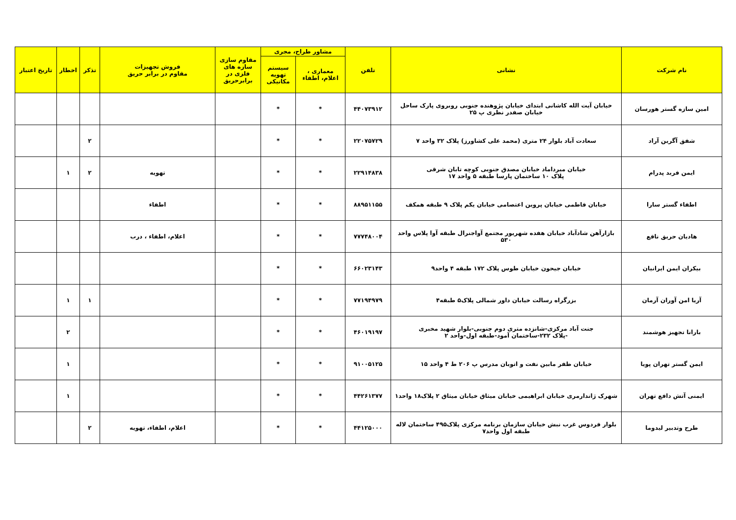| نام شرکت | نشانی | تلفن | مشاور طراح، مجری | | مقاوم سازی سازه های فلزی در برابرحریق | فروش تجهیزات مقاوم در برابر حریق | تذکر | اخطار | تاریخ اعتبار |
| --- | --- | --- | --- | --- | --- | --- | --- | --- | --- |
| | | | معماری ، اعلام، اطفاء | سیستم تهویه مکانیکی | | | | | |
| امین سازه گستر هورسان | خیابان آیت الله کاشانی ابتدای خیابان پژوهنده جنوبی روبروی پارک ساحل خیابان صفدر نظری پ ۲۵ | ۴۴۰۷۳۹۱۲ | * | * | | | | | |
| شفق آگرین آراد | سعادت آباد بلوار ۲۴ متری (محمد علی کشاورز) پلاک ۳۲ واحد ۷ | ۲۲۰۷۵۷۲۹ | * | * | | | ۲ | | |
| ایمن فربد پدرام | خیابان میرداماد خیابان مصدق جنوبی کوچه تابان شرقی پلاک ۱۰ ساختمان پارسا طبقه ۵ واحد ۱۷ | ۲۲۹۱۴۸۳۸ | * | * | | تهویه | ۲ | ۱ | |
| اطفاء گستر سارا | خیابان فاطمی خیابان پروین اعتصامی خیابان یکم پلاک ۹ طبقه همکف | ۸۸۹۵۱۱۵۵ | * | * | | اطفاء | | | |
| هادیان حریق نافع | بازارآهن شادآباد خیابان هفده شهریور مجتمع آواجنرال طبقه آوا پلاس واحد ۵۳۰ | ۷۷۷۴۸۰۰۴ | * | * | | اعلام، اطفاء ، درب | | | |
| بیکران ایمن ایرانیان | خیابان جیحون خیابان طوس پلاک ۱۷۲ طبقه ۴ واحد۹ | ۶۶۰۲۳۱۴۳ | * | * | | | | | |
| آریا امن آوران آرمان | بزرگراه رسالت خیابان داور شمالی پلاک۵ طبقه۴ | ۷۷۱۹۴۹۷۹ | * | * | | | ۱ | ۱ | |
| بارانا تجهیز هوشمند | جنت آباد مرکزی-شانزده متری دوم جنوبی-بلوار شهید مخبری -پلاک ۲۳۲-ساختمان آمود-طبقه اول-واحد ۲ | ۴۶۰۱۹۱۹۷ | * | * | | | | ۲ | |
| ایمن گستر تهران پویا | خیابان ظفر مابین نفت و اتوبان مدرس پ ۲۰۶ ط ۴ واحد ۱۵ | ۹۱۰۰۵۱۲۵ | * | * | | | | ۱ | |
| ایمنی آتش دافع تهران | شهرک ژاندارمری خیابان ابراهیمی خیابان میثاق خیابان میثاق ۲ پلاک۱۸ واحد۱ | ۴۴۲۶۱۳۷۷ | * | * | | | | ۱ | |
| طرح وتدبیر لیدوما | بلوار فردوس غرب نبش خیابان سازمان برنامه مرکزی پلاک۴۹۵ ساختمان لاله طبقه اول واحد۷ | ۴۴۱۲۵۰۰۰ | * | * | | اعلام، اطفاء، تهویه | ۲ | | |